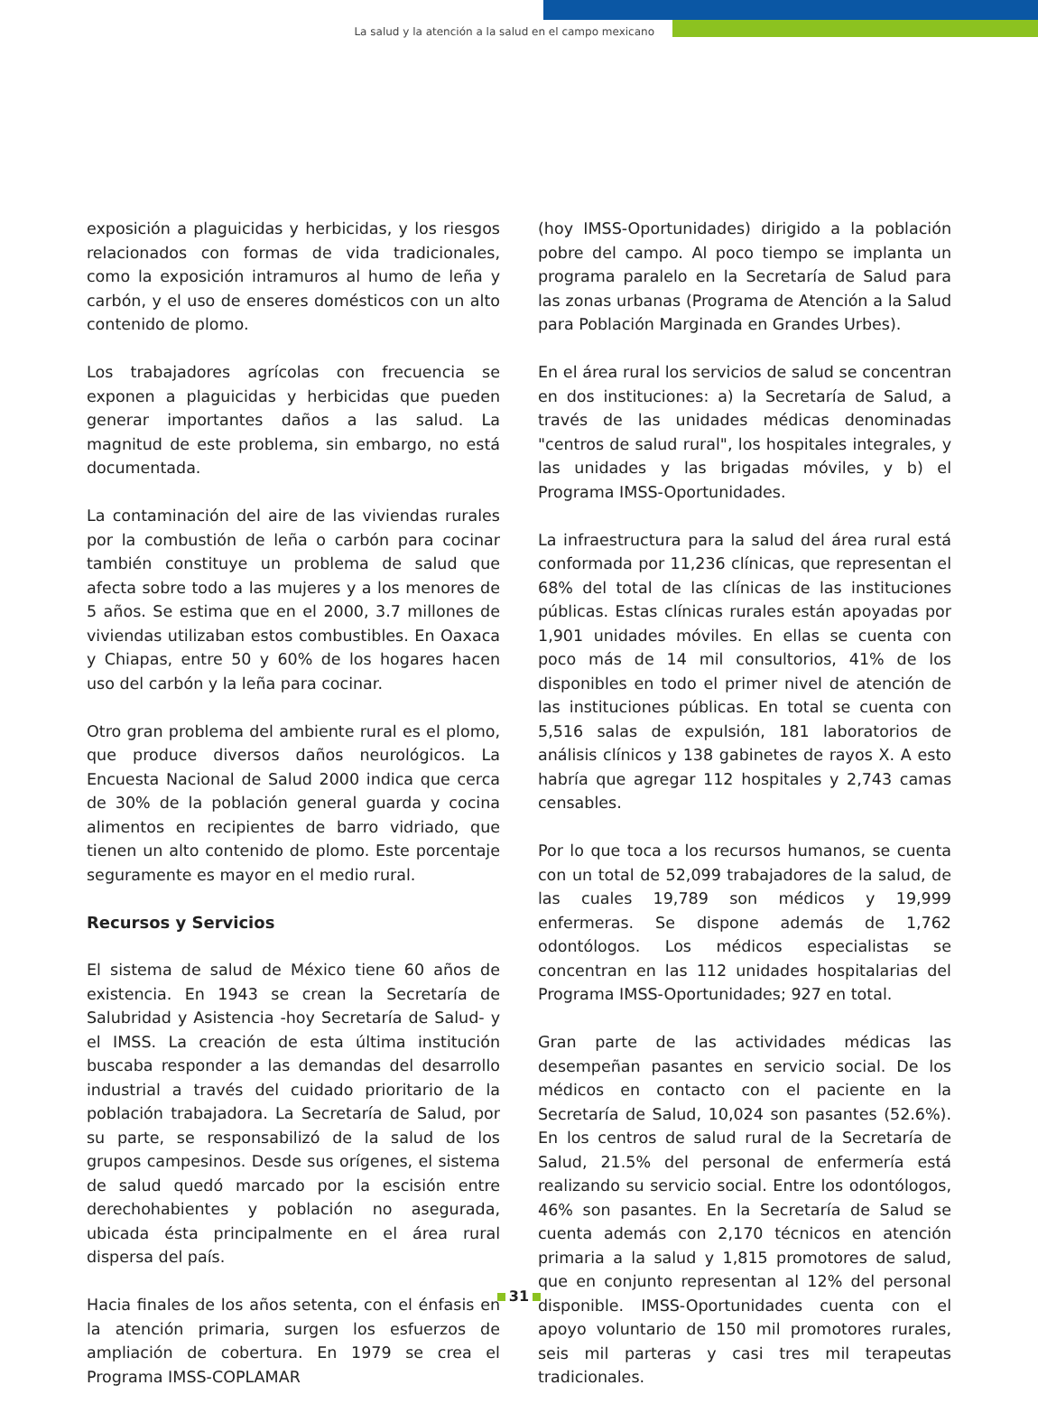La salud y la atención a la salud en el campo mexicano
exposición a plaguicidas y herbicidas, y los riesgos relacionados con formas de vida tradicionales, como la exposición intramuros al humo de leña y carbón, y el uso de enseres domésticos con un alto contenido de plomo.
Los trabajadores agrícolas con frecuencia se exponen a plaguicidas y herbicidas que pueden generar importantes daños a las salud. La magnitud de este problema, sin embargo, no está documentada.
La contaminación del aire de las viviendas rurales por la combustión de leña o carbón para cocinar también constituye un problema de salud que afecta sobre todo a las mujeres y a los menores de 5 años. Se estima que en el 2000, 3.7 millones de viviendas utilizaban estos combustibles. En Oaxaca y Chiapas, entre 50 y 60% de los hogares hacen uso del carbón y la leña para cocinar.
Otro gran problema del ambiente rural es el plomo, que produce diversos daños neurológicos. La Encuesta Nacional de Salud 2000 indica que cerca de 30% de la población general guarda y cocina alimentos en recipientes de barro vidriado, que tienen un alto contenido de plomo. Este porcentaje seguramente es mayor en el medio rural.
Recursos y Servicios
El sistema de salud de México tiene 60 años de existencia. En 1943 se crean la Secretaría de Salubridad y Asistencia -hoy Secretaría de Salud- y el IMSS. La creación de esta última institución buscaba responder a las demandas del desarrollo industrial a través del cuidado prioritario de la población trabajadora. La Secretaría de Salud, por su parte, se responsabilizó de la salud de los grupos campesinos. Desde sus orígenes, el sistema de salud quedó marcado por la escisión entre derechohabientes y población no asegurada, ubicada ésta principalmente en el área rural dispersa del país.
Hacia finales de los años setenta, con el énfasis en la atención primaria, surgen los esfuerzos de ampliación de cobertura. En 1979 se crea el Programa IMSS-COPLAMAR
(hoy IMSS-Oportunidades) dirigido a la población pobre del campo. Al poco tiempo se implanta un programa paralelo en la Secretaría de Salud para las zonas urbanas (Programa de Atención a la Salud para Población Marginada en Grandes Urbes).
En el área rural los servicios de salud se concentran en dos instituciones: a) la Secretaría de Salud, a través de las unidades médicas denominadas "centros de salud rural", los hospitales integrales, y las unidades y las brigadas móviles, y b) el Programa IMSS-Oportunidades.
La infraestructura para la salud del área rural está conformada por 11,236 clínicas, que representan el 68% del total de las clínicas de las instituciones públicas. Estas clínicas rurales están apoyadas por 1,901 unidades móviles. En ellas se cuenta con poco más de 14 mil consultorios, 41% de los disponibles en todo el primer nivel de atención de las instituciones públicas. En total se cuenta con 5,516 salas de expulsión, 181 laboratorios de análisis clínicos y 138 gabinetes de rayos X. A esto habría que agregar 112 hospitales y 2,743 camas censables.
Por lo que toca a los recursos humanos, se cuenta con un total de 52,099 trabajadores de la salud, de las cuales 19,789 son médicos y 19,999 enfermeras. Se dispone además de 1,762 odontólogos. Los médicos especialistas se concentran en las 112 unidades hospitalarias del Programa IMSS-Oportunidades; 927 en total.
Gran parte de las actividades médicas las desempeñan pasantes en servicio social. De los médicos en contacto con el paciente en la Secretaría de Salud, 10,024 son pasantes (52.6%). En los centros de salud rural de la Secretaría de Salud, 21.5% del personal de enfermería está realizando su servicio social. Entre los odontólogos, 46% son pasantes. En la Secretaría de Salud se cuenta además con 2,170 técnicos en atención primaria a la salud y 1,815 promotores de salud, que en conjunto representan al 12% del personal disponible. IMSS-Oportunidades cuenta con el apoyo voluntario de 150 mil promotores rurales, seis mil parteras y casi tres mil terapeutas tradicionales.
31